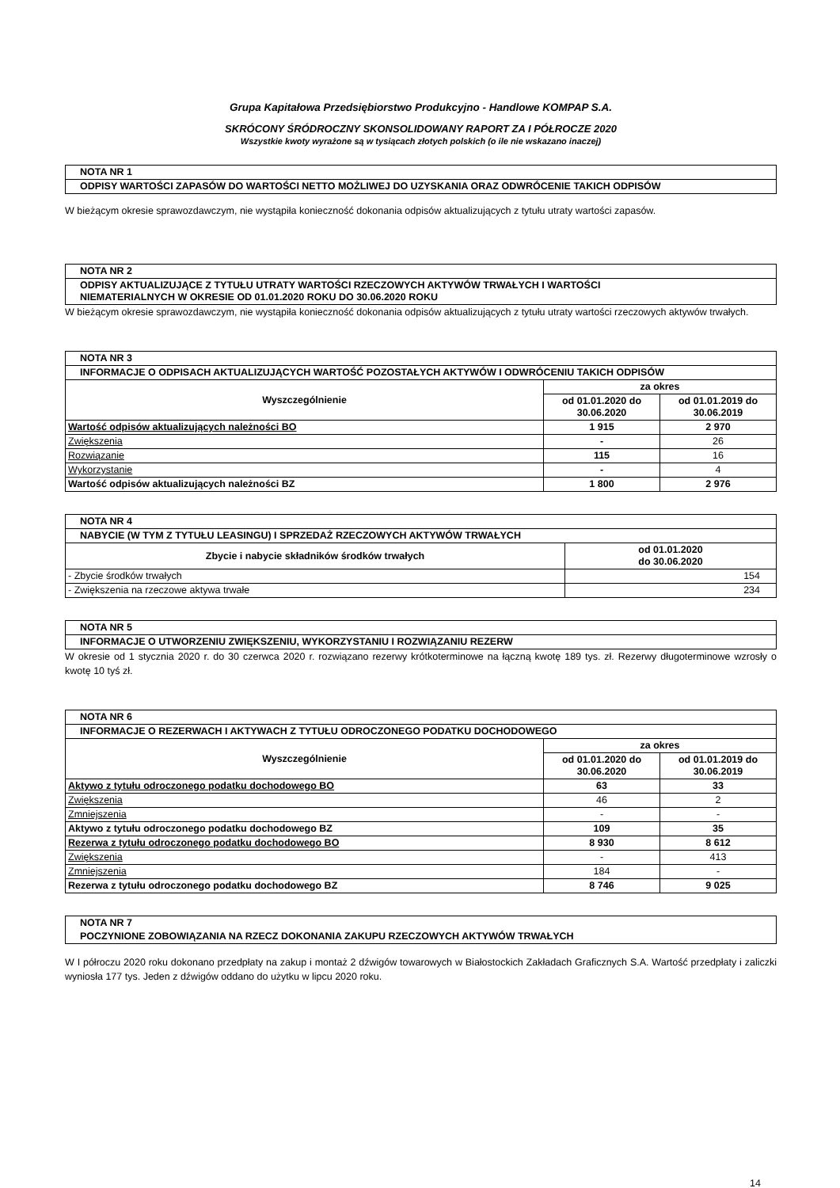Grupa Kapitałowa Przedsiębiorstwo Produkcyjno - Handlowe KOMPAP S.A.
SKRÓCONY ŚRÓDROCZNY SKONSOLIDOWANY RAPORT ZA I PÓŁROCZE 2020
Wszystkie kwoty wyrażone są w tysiącach złotych polskich (o ile nie wskazano inaczej)
| NOTA NR 1 |
| ODPISY WARTOŚCI ZAPASÓW DO WARTOŚCI NETTO MOŻLIWEJ DO UZYSKANIA ORAZ ODWRÓCENIE TAKICH ODPISÓW |
W bieżącym okresie sprawozdawczym, nie wystąpiła konieczność dokonania odpisów aktualizujących z tytułu utraty wartości zapasów.
| NOTA NR 2 |
| ODPISY AKTUALIZUJĄCE Z TYTUŁU UTRATY WARTOŚCI RZECZOWYCH AKTYWÓW TRWAŁYCH I WARTOŚCI NIEMATERIALNYCH W OKRESIE OD 01.01.2020 ROKU DO 30.06.2020 ROKU |
W bieżącym okresie sprawozdawczym, nie wystąpiła konieczność dokonania odpisów aktualizujących z tytułu utraty wartości rzeczowych aktywów trwałych.
| NOTA NR 3 | | |
| INFORMACJE O ODPISACH AKTUALIZUJĄCYCH WARTOŚĆ POZOSTAŁYCH AKTYWÓW I ODWRÓCENIU TAKICH ODPISÓW | | |
| Wyszczególnienie | za okres | |
| | od 01.01.2020 do 30.06.2020 | od 01.01.2019 do 30.06.2019 |
| Wartość odpisów aktualizujących należności BO | 1 915 | 2 970 |
| Zwiększenia | - | 26 |
| Rozwiązanie | 115 | 16 |
| Wykorzystanie | - | 4 |
| Wartość odpisów aktualizujących należności BZ | 1 800 | 2 976 |
| NOTA NR 4 | |
| NABYCIE (W TYM Z TYTUŁU LEASINGU) I SPRZEDAŻ RZECZOWYCH AKTYWÓW TRWAŁYCH | |
| Zbycie i nabycie składników środków trwałych | od 01.01.2020 do 30.06.2020 |
| - Zbycie środków trwałych | 154 |
| - Zwiększenia na rzeczowe aktywa trwałe | 234 |
| NOTA NR 5 |
| INFORMACJE O UTWORZENIU ZWIĘKSZENIU, WYKORZYSTANIU I ROZWIĄZANIU REZERW |
W okresie od 1 stycznia 2020 r. do 30 czerwca 2020 r. rozwiązano rezerwy krótkoterminowe na łączną kwotę 189 tys. zł. Rezerwy długoterminowe wzrosły o kwotę 10 tyś zł.
| NOTA NR 6 | | |
| INFORMACJE O REZERWACH I AKTYWACH Z TYTUŁU ODROCZONEGO PODATKU DOCHODOWEGO | | |
| Wyszczególnienie | za okres | |
| | od 01.01.2020 do 30.06.2020 | od 01.01.2019 do 30.06.2019 |
| Aktywo z tytułu odroczonego podatku dochodowego BO | 63 | 33 |
| Zwiększenia | 46 | 2 |
| Zmniejszenia | - | - |
| Aktywo z tytułu odroczonego podatku dochodowego BZ | 109 | 35 |
| Rezerwa z tytułu odroczonego podatku dochodowego BO | 8 930 | 8 612 |
| Zwiększenia | - | 413 |
| Zmniejszenia | 184 | - |
| Rezerwa z tytułu odroczonego podatku dochodowego BZ | 8 746 | 9 025 |
| NOTA NR 7 |
| POCZYNIONE ZOBOWIĄZANIA NA RZECZ DOKONANIA ZAKUPU RZECZOWYCH AKTYWÓW TRWAŁYCH |
W I półroczu 2020 roku dokonano przedpłaty na zakup i montaż 2 dźwigów towarowych w Białostockich Zakładach Graficznych S.A. Wartość przedpłaty i zaliczki wyniosła 177 tys. Jeden z dźwigów oddano do użytku w lipcu 2020 roku.
14